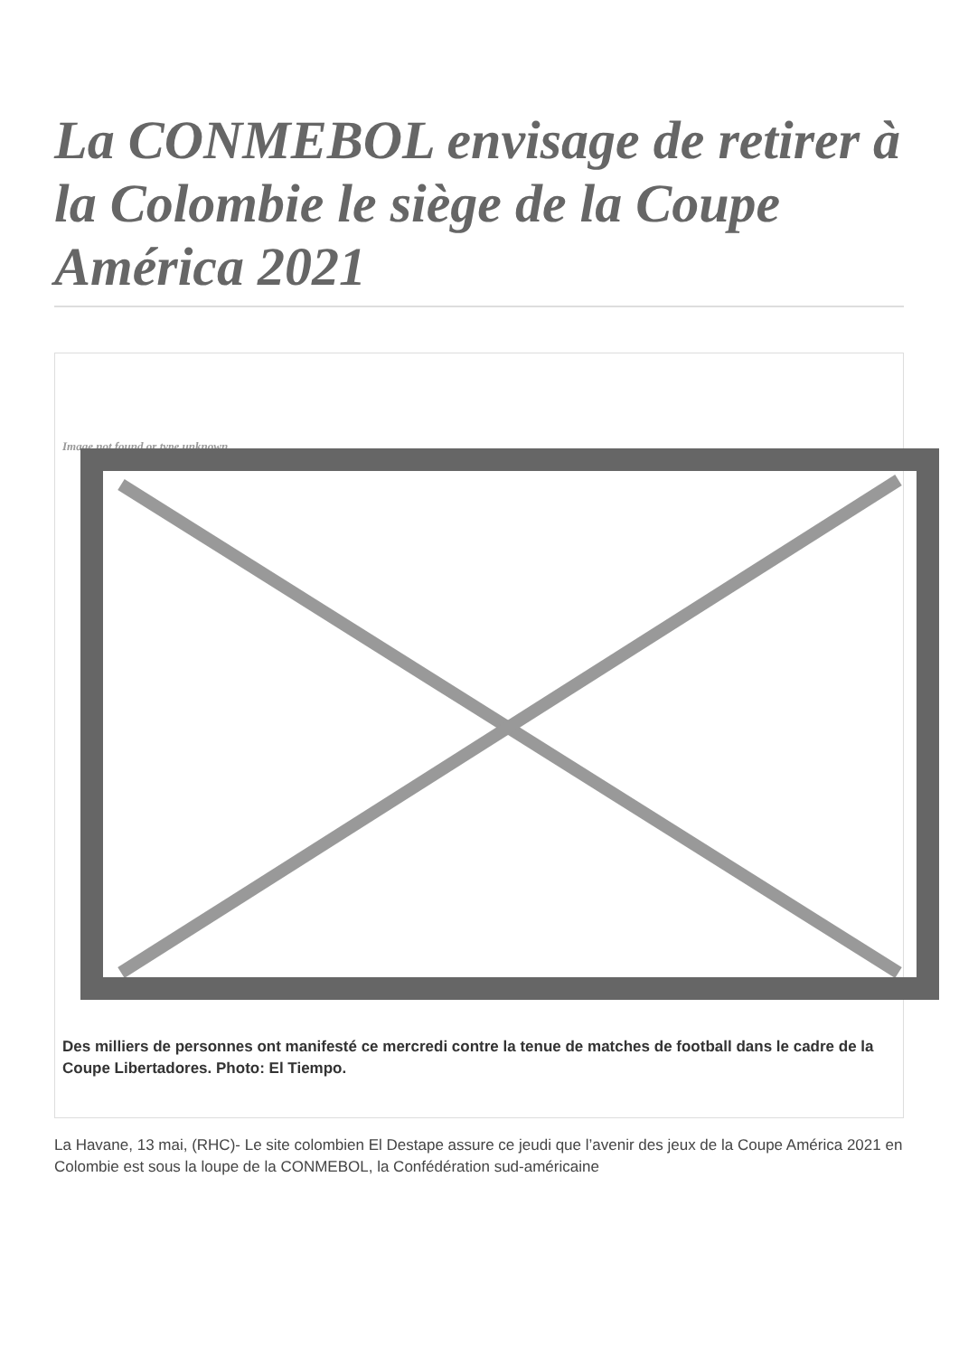La CONMEBOL envisage de retirer à la Colombie le siège de la Coupe América 2021
Image not found or type unknown
Des milliers de personnes ont manifesté ce mercredi contre la tenue de matches de football dans le cadre de la Coupe Libertadores. Photo: El Tiempo.
La Havane, 13 mai, (RHC)- Le site colombien El Destape assure ce jeudi que l’avenir des jeux de la Coupe América 2021 en Colombie est sous la loupe de la CONMEBOL, la Confédération sud-américaine